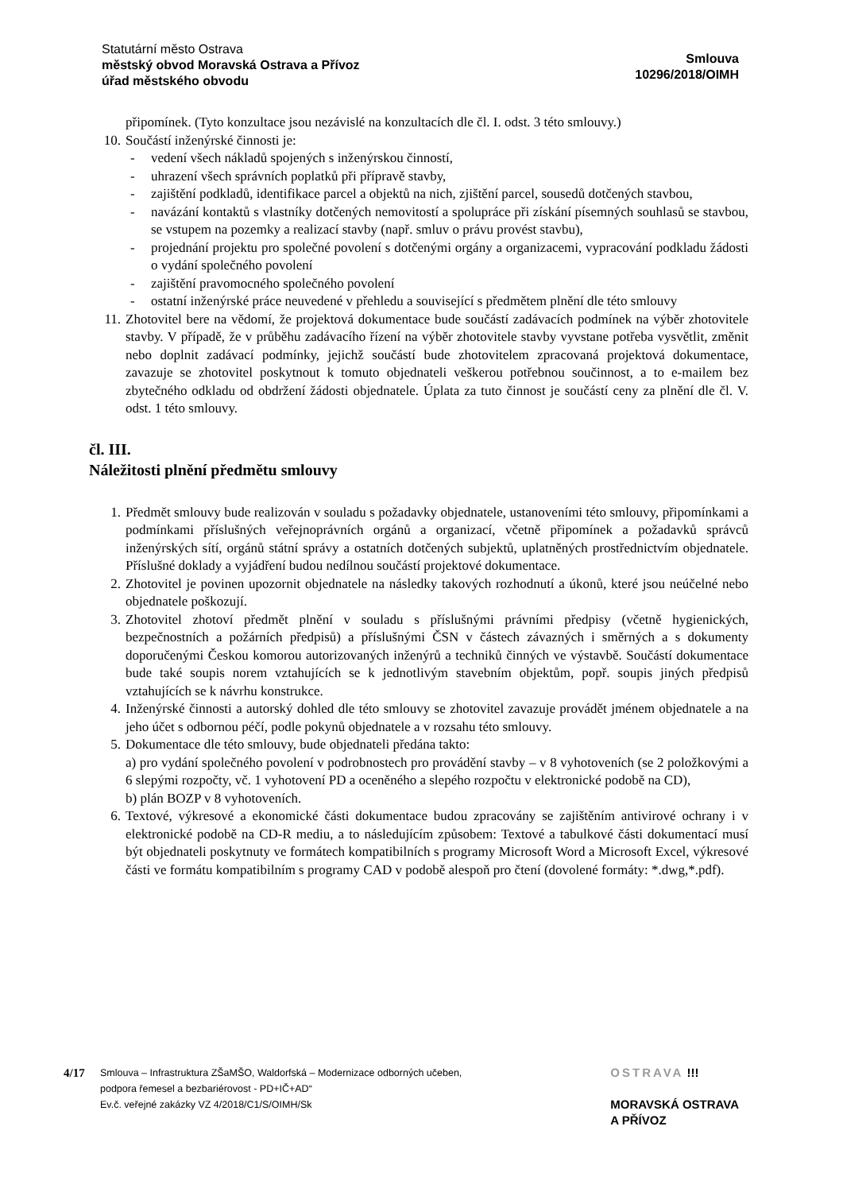Statutární město Ostrava
městský obvod Moravská Ostrava a Přívoz
úřad městského obvodu
Smlouva
10296/2018/OIMH
připomínek. (Tyto konzultace jsou nezávislé na konzultacích dle čl. I. odst. 3 této smlouvy.)
10. Součástí inženýrské činnosti je:
- vedení všech nákladů spojených s inženýrskou činností,
- uhrazení všech správních poplatků při přípravě stavby,
- zajištění podkladů, identifikace parcel a objektů na nich, zjištění parcel, sousedů dotčených stavbou,
- navázání kontaktů s vlastníky dotčených nemovitostí a spolupráce při získání písemných souhlasů se stavbou, se vstupem na pozemky a realizací stavby (např. smluv o právu provést stavbu),
- projednání projektu pro společné povolení s dotčenými orgány a organizacemi, vypracování podkladu žádosti o vydání společného povolení
- zajištění pravomocného společného povolení
- ostatní inženýrské práce neuvedené v přehledu a související s předmětem plnění dle této smlouvy
11. Zhotovitel bere na vědomí, že projektová dokumentace bude součástí zadávacích podmínek na výběr zhotovitele stavby. V případě, že v průběhu zadávacího řízení na výběr zhotovitele stavby vyvstane potřeba vysvětlit, změnit nebo doplnit zadávací podmínky, jejichž součástí bude zhotovitelem zpracovaná projektová dokumentace, zavazuje se zhotovitel poskytnout k tomuto objednateli veškerou potřebnou součinnost, a to e-mailem bez zbytečného odkladu od obdržení žádosti objednatele. Úplata za tuto činnost je součástí ceny za plnění dle čl. V. odst. 1 této smlouvy.
čl. III.
Náležitosti plnění předmětu smlouvy
1. Předmět smlouvy bude realizován v souladu s požadavky objednatele, ustanoveními této smlouvy, připomínkami a podmínkami příslušných veřejnoprávních orgánů a organizací, včetně připomínek a požadavků správců inženýrských sítí, orgánů státní správy a ostatních dotčených subjektů, uplatněných prostřednictvím objednatele. Příslušné doklady a vyjádření budou nedílnou součástí projektové dokumentace.
2. Zhotovitel je povinen upozornit objednatele na následky takových rozhodnutí a úkonů, které jsou neúčelné nebo objednatele poškozují.
3. Zhotovitel zhotoví předmět plnění v souladu s příslušnými právními předpisy (včetně hygienických, bezpečnostních a požárních předpisů) a příslušnými ČSN v částech závazných i směrných a s dokumenty doporučenými Českou komorou autorizovaných inženýrů a techniků činných ve výstavbě. Součástí dokumentace bude také soupis norem vztahujících se k jednotlivým stavebním objektům, popř. soupis jiných předpisů vztahujících se k návrhu konstrukce.
4. Inženýrské činnosti a autorský dohled dle této smlouvy se zhotovitel zavazuje provádět jménem objednatele a na jeho účet s odbornou péčí, podle pokynů objednatele a v rozsahu této smlouvy.
5. Dokumentace dle této smlouvy, bude objednateli předána takto:
a) pro vydání společného povolení v podrobnostech pro provádění stavby – v 8 vyhotoveních (se 2 položkovými a 6 slepými rozpočty, vč. 1 vyhotovení PD a oceněného a slepého rozpočtu v elektronické podobě na CD),
b) plán BOZP v 8 vyhotoveních.
6. Textové, výkresové a ekonomické části dokumentace budou zpracovány se zajištěním antivirové ochrany i v elektronické podobě na CD-R mediu, a to následujícím způsobem: Textové a tabulkové části dokumentací musí být objednateli poskytnuty ve formátech kompatibilních s programy Microsoft Word a Microsoft Excel, výkresové části ve formátu kompatibilním s programy CAD v podobě alespoň pro čtení (dovolené formáty: *.dwg,*.pdf).
4/17
Smlouva – Infrastruktura ZŠaMŠO, Waldorfská – Modernizace odborných učeben,
podpora řemesel a bezbariérovost - PD+IČ+AD“
Ev.č. veřejné zakázky VZ 4/2018/C1/S/OIMH/Sk
OSTRAVA !!!
MORAVSKÁ OSTRAVA
A PŘÍVOZ